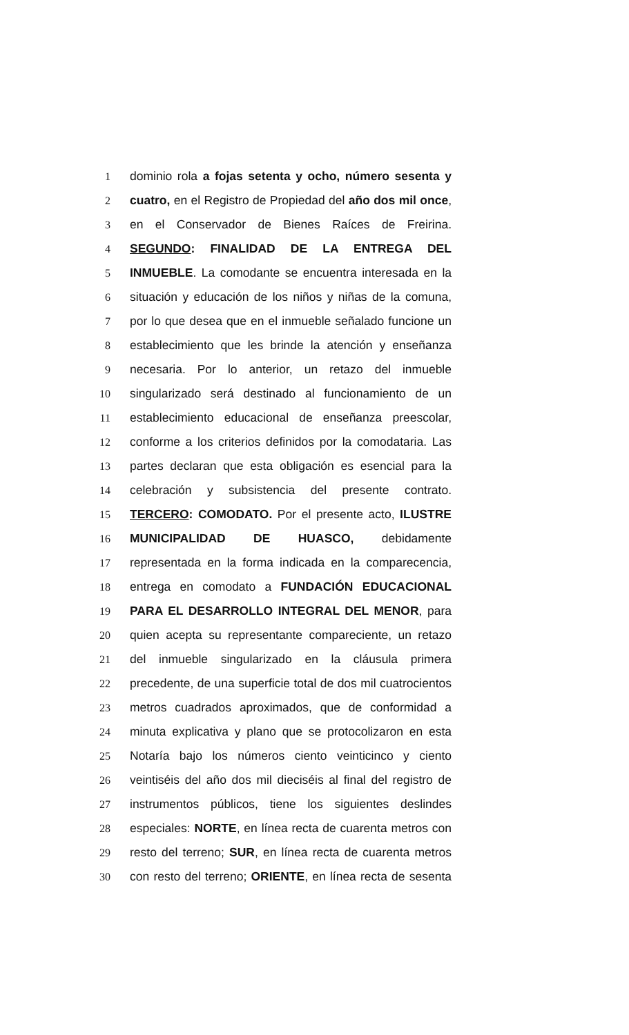1 dominio rola a fojas setenta y ocho, número sesenta y
2 cuatro, en el Registro de Propiedad del año dos mil once,
3 en el Conservador de Bienes Raíces de Freirina.
4 SEGUNDO: FINALIDAD DE LA ENTREGA DEL
5 INMUEBLE. La comodante se encuentra interesada en la
6 situación y educación de los niños y niñas de la comuna,
7 por lo que desea que en el inmueble señalado funcione un
8 establecimiento que les brinde la atención y enseñanza
9 necesaria. Por lo anterior, un retazo del inmueble
10 singularizado será destinado al funcionamiento de un
11 establecimiento educacional de enseñanza preescolar,
12 conforme a los criterios definidos por la comodataria. Las
13 partes declaran que esta obligación es esencial para la
14 celebración y subsistencia del presente contrato.
15 TERCERO: COMODATO. Por el presente acto, ILUSTRE
16 MUNICIPALIDAD DE HUASCO, debidamente
17 representada en la forma indicada en la comparecencia,
18 entrega en comodato a FUNDACIÓN EDUCACIONAL
19 PARA EL DESARROLLO INTEGRAL DEL MENOR, para
20 quien acepta su representante compareciente, un retazo
21 del inmueble singularizado en la cláusula primera
22 precedente, de una superficie total de dos mil cuatrocientos
23 metros cuadrados aproximados, que de conformidad a
24 minuta explicativa y plano que se protocolizaron en esta
25 Notaría bajo los números ciento veinticinco y ciento
26 veintiséis del año dos mil dieciséis al final del registro de
27 instrumentos públicos, tiene los siguientes deslindes
28 especiales: NORTE, en línea recta de cuarenta metros con
29 resto del terreno; SUR, en línea recta de cuarenta metros
30 con resto del terreno; ORIENTE, en línea recta de sesenta